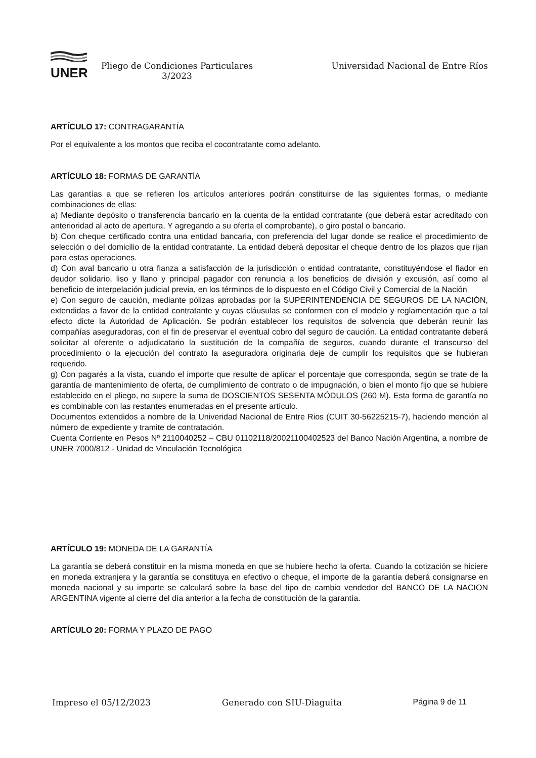UNER
Pliego de Condiciones Particulares
3/2023
Universidad Nacional de Entre Ríos
ARTÍCULO 17: CONTRAGARANTÍA
Por el equivalente a los montos que reciba el cocontratante como adelanto.
ARTÍCULO 18: FORMAS DE GARANTÍA
Las garantías a que se refieren los artículos anteriores podrán constituirse de las siguientes formas, o mediante combinaciones de ellas:
a) Mediante depósito o transferencia bancario en la cuenta de la entidad contratante (que deberá estar acreditado con anterioridad al acto de apertura, Y agregando a su oferta el comprobante), o giro postal o bancario.
b) Con cheque certificado contra una entidad bancaria, con preferencia del lugar donde se realice el procedimiento de selección o del domicilio de la entidad contratante. La entidad deberá depositar el cheque dentro de los plazos que rijan para estas operaciones.
d) Con aval bancario u otra fianza a satisfacción de la jurisdicción o entidad contratante, constituyéndose el fiador en deudor solidario, liso y llano y principal pagador con renuncia a los beneficios de división y excusión, así como al beneficio de interpelación judicial previa, en los términos de lo dispuesto en el Código Civil y Comercial de la Nación
e) Con seguro de caución, mediante pólizas aprobadas por la SUPERINTENDENCIA DE SEGUROS DE LA NACIÓN, extendidas a favor de la entidad contratante y cuyas cláusulas se conformen con el modelo y reglamentación que a tal efecto dicte la Autoridad de Aplicación. Se podrán establecer los requisitos de solvencia que deberán reunir las compañías aseguradoras, con el fin de preservar el eventual cobro del seguro de caución. La entidad contratante deberá solicitar al oferente o adjudicatario la sustitución de la compañía de seguros, cuando durante el transcurso del procedimiento o la ejecución del contrato la aseguradora originaria deje de cumplir los requisitos que se hubieran requerido.
g) Con pagarés a la vista, cuando el importe que resulte de aplicar el porcentaje que corresponda, según se trate de la garantía de mantenimiento de oferta, de cumplimiento de contrato o de impugnación, o bien el monto fijo que se hubiere establecido en el pliego, no supere la suma de DOSCIENTOS SESENTA MÓDULOS (260 M). Esta forma de garantía no es combinable con las restantes enumeradas en el presente artículo.
Documentos extendidos a nombre de la Univeridad Nacional de Entre Rios (CUIT 30-56225215-7), haciendo mención al número de expediente y tramite de contratación.
Cuenta Corriente en Pesos Nº 2110040252 – CBU 01102118/20021100402523 del Banco Nación Argentina, a nombre de UNER 7000/812 - Unidad de Vinculación Tecnológica
ARTÍCULO 19: MONEDA DE LA GARANTÍA
La garantía se deberá constituir en la misma moneda en que se hubiere hecho la oferta. Cuando la cotización se hiciere en moneda extranjera y la garantía se constituya en efectivo o cheque, el importe de la garantía deberá consignarse en moneda nacional y su importe se calculará sobre la base del tipo de cambio vendedor del BANCO DE LA NACION ARGENTINA vigente al cierre del día anterior a la fecha de constitución de la garantía.
ARTÍCULO 20: FORMA Y PLAZO DE PAGO
Impreso el 05/12/2023 Generado con SIU-Diaguita Página 9 de 11